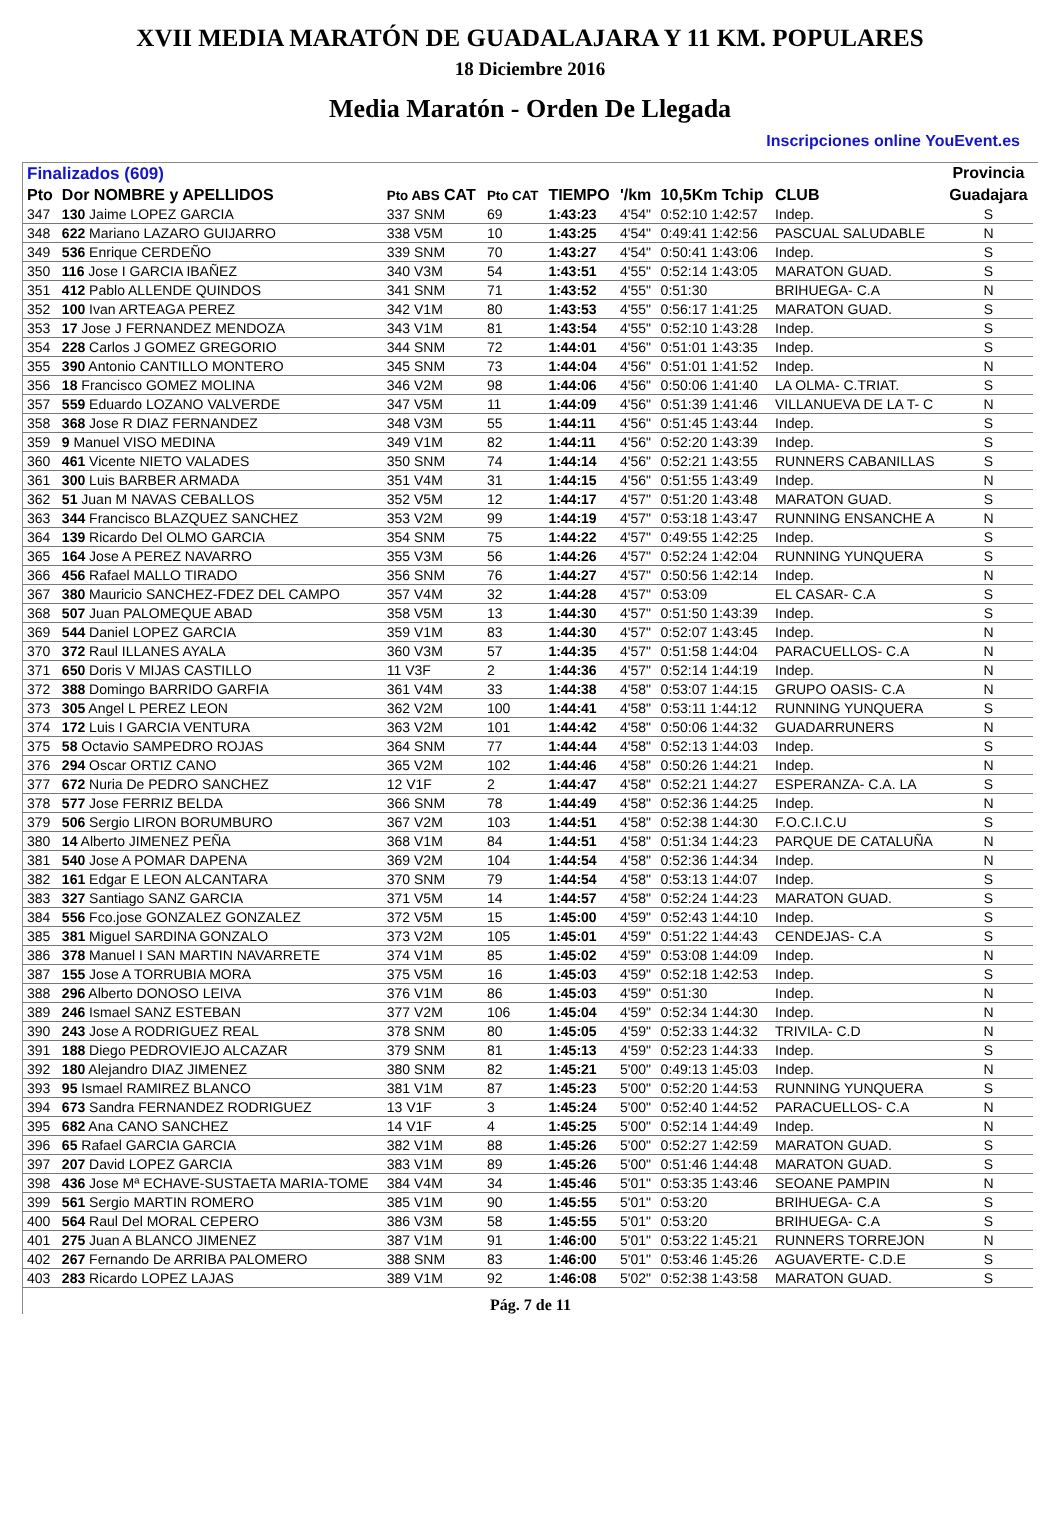XVII MEDIA MARATÓN DE GUADALAJARA Y 11 KM. POPULARES
18 Diciembre 2016
Media Maratón - Orden De Llegada
Inscripciones online YouEvent.es
| Finalizados (609) | | | | | | | | Provincia |
| --- | --- | --- | --- | --- | --- | --- | --- | --- |
| Pto | Dor NOMBRE y APELLIDOS | Pto ABS CAT | Pto CAT | TIEMPO | '/km | 10,5Km Tchip | CLUB | Guadajara |
| 347 | 130 Jaime LOPEZ GARCIA | 337 SNM | 69 | 1:43:23 | 4'54" | 0:52:10 1:42:57 | Indep. | S |
| 348 | 622 Mariano LAZARO GUIJARRO | 338 V5M | 10 | 1:43:25 | 4'54" | 0:49:41 1:42:56 | PASCUAL SALUDABLE | N |
| 349 | 536 Enrique CERDEÑO | 339 SNM | 70 | 1:43:27 | 4'54" | 0:50:41 1:43:06 | Indep. | S |
| 350 | 116 Jose I GARCIA IBAÑEZ | 340 V3M | 54 | 1:43:51 | 4'55" | 0:52:14 1:43:05 | MARATON GUAD. | S |
| 351 | 412 Pablo ALLENDE QUINDOS | 341 SNM | 71 | 1:43:52 | 4'55" | 0:51:30 | BRIHUEGA- C.A | N |
| 352 | 100 Ivan ARTEAGA PEREZ | 342 V1M | 80 | 1:43:53 | 4'55" | 0:56:17 1:41:25 | MARATON GUAD. | S |
| 353 | 17 Jose J FERNANDEZ MENDOZA | 343 V1M | 81 | 1:43:54 | 4'55" | 0:52:10 1:43:28 | Indep. | S |
| 354 | 228 Carlos J GOMEZ GREGORIO | 344 SNM | 72 | 1:44:01 | 4'56" | 0:51:01 1:43:35 | Indep. | S |
| 355 | 390 Antonio CANTILLO MONTERO | 345 SNM | 73 | 1:44:04 | 4'56" | 0:51:01 1:41:52 | Indep. | N |
| 356 | 18 Francisco GOMEZ MOLINA | 346 V2M | 98 | 1:44:06 | 4'56" | 0:50:06 1:41:40 | LA OLMA- C.TRIAT. | S |
| 357 | 559 Eduardo LOZANO VALVERDE | 347 V5M | 11 | 1:44:09 | 4'56" | 0:51:39 1:41:46 | VILLANUEVA DE LA T- C | N |
| 358 | 368 Jose R DIAZ FERNANDEZ | 348 V3M | 55 | 1:44:11 | 4'56" | 0:51:45 1:43:44 | Indep. | S |
| 359 | 9 Manuel VISO MEDINA | 349 V1M | 82 | 1:44:11 | 4'56" | 0:52:20 1:43:39 | Indep. | S |
| 360 | 461 Vicente NIETO VALADES | 350 SNM | 74 | 1:44:14 | 4'56" | 0:52:21 1:43:55 | RUNNERS CABANILLAS | S |
| 361 | 300 Luis BARBER ARMADA | 351 V4M | 31 | 1:44:15 | 4'56" | 0:51:55 1:43:49 | Indep. | N |
| 362 | 51 Juan M NAVAS CEBALLOS | 352 V5M | 12 | 1:44:17 | 4'57" | 0:51:20 1:43:48 | MARATON GUAD. | S |
| 363 | 344 Francisco BLAZQUEZ SANCHEZ | 353 V2M | 99 | 1:44:19 | 4'57" | 0:53:18 1:43:47 | RUNNING ENSANCHE A | N |
| 364 | 139 Ricardo Del OLMO GARCIA | 354 SNM | 75 | 1:44:22 | 4'57" | 0:49:55 1:42:25 | Indep. | S |
| 365 | 164 Jose A PEREZ NAVARRO | 355 V3M | 56 | 1:44:26 | 4'57" | 0:52:24 1:42:04 | RUNNING YUNQUERA | S |
| 366 | 456 Rafael MALLO TIRADO | 356 SNM | 76 | 1:44:27 | 4'57" | 0:50:56 1:42:14 | Indep. | N |
| 367 | 380 Mauricio SANCHEZ-FDEZ DEL CAMPO | 357 V4M | 32 | 1:44:28 | 4'57" | 0:53:09 | EL CASAR- C.A | S |
| 368 | 507 Juan PALOMEQUE ABAD | 358 V5M | 13 | 1:44:30 | 4'57" | 0:51:50 1:43:39 | Indep. | S |
| 369 | 544 Daniel LOPEZ GARCIA | 359 V1M | 83 | 1:44:30 | 4'57" | 0:52:07 1:43:45 | Indep. | N |
| 370 | 372 Raul ILLANES AYALA | 360 V3M | 57 | 1:44:35 | 4'57" | 0:51:58 1:44:04 | PARACUELLOS- C.A | N |
| 371 | 650 Doris V MIJAS CASTILLO | 11 V3F | 2 | 1:44:36 | 4'57" | 0:52:14 1:44:19 | Indep. | N |
| 372 | 388 Domingo BARRIDO GARFIA | 361 V4M | 33 | 1:44:38 | 4'58" | 0:53:07 1:44:15 | GRUPO OASIS- C.A | N |
| 373 | 305 Angel L PEREZ LEON | 362 V2M | 100 | 1:44:41 | 4'58" | 0:53:11 1:44:12 | RUNNING YUNQUERA | S |
| 374 | 172 Luis I GARCIA VENTURA | 363 V2M | 101 | 1:44:42 | 4'58" | 0:50:06 1:44:32 | GUADARRUNERS | N |
| 375 | 58 Octavio SAMPEDRO ROJAS | 364 SNM | 77 | 1:44:44 | 4'58" | 0:52:13 1:44:03 | Indep. | S |
| 376 | 294 Oscar ORTIZ CANO | 365 V2M | 102 | 1:44:46 | 4'58" | 0:50:26 1:44:21 | Indep. | N |
| 377 | 672 Nuria De PEDRO SANCHEZ | 12 V1F | 2 | 1:44:47 | 4'58" | 0:52:21 1:44:27 | ESPERANZA- C.A. LA | S |
| 378 | 577 Jose FERRIZ BELDA | 366 SNM | 78 | 1:44:49 | 4'58" | 0:52:36 1:44:25 | Indep. | N |
| 379 | 506 Sergio LIRON BORUMBURO | 367 V2M | 103 | 1:44:51 | 4'58" | 0:52:38 1:44:30 | F.O.C.I.C.U | S |
| 380 | 14 Alberto JIMENEZ PEÑA | 368 V1M | 84 | 1:44:51 | 4'58" | 0:51:34 1:44:23 | PARQUE DE CATALUÑA | N |
| 381 | 540 Jose A POMAR DAPENA | 369 V2M | 104 | 1:44:54 | 4'58" | 0:52:36 1:44:34 | Indep. | N |
| 382 | 161 Edgar E LEON ALCANTARA | 370 SNM | 79 | 1:44:54 | 4'58" | 0:53:13 1:44:07 | Indep. | S |
| 383 | 327 Santiago SANZ GARCIA | 371 V5M | 14 | 1:44:57 | 4'58" | 0:52:24 1:44:23 | MARATON GUAD. | S |
| 384 | 556 Fco.jose GONZALEZ GONZALEZ | 372 V5M | 15 | 1:45:00 | 4'59" | 0:52:43 1:44:10 | Indep. | S |
| 385 | 381 Miguel SARDINA GONZALO | 373 V2M | 105 | 1:45:01 | 4'59" | 0:51:22 1:44:43 | CENDEJAS- C.A | S |
| 386 | 378 Manuel I SAN MARTIN NAVARRETE | 374 V1M | 85 | 1:45:02 | 4'59" | 0:53:08 1:44:09 | Indep. | N |
| 387 | 155 Jose A TORRUBIA MORA | 375 V5M | 16 | 1:45:03 | 4'59" | 0:52:18 1:42:53 | Indep. | S |
| 388 | 296 Alberto DONOSO LEIVA | 376 V1M | 86 | 1:45:03 | 4'59" | 0:51:30 | Indep. | N |
| 389 | 246 Ismael SANZ ESTEBAN | 377 V2M | 106 | 1:45:04 | 4'59" | 0:52:34 1:44:30 | Indep. | N |
| 390 | 243 Jose A RODRIGUEZ REAL | 378 SNM | 80 | 1:45:05 | 4'59" | 0:52:33 1:44:32 | TRIVILA- C.D | N |
| 391 | 188 Diego PEDROVIEJO ALCAZAR | 379 SNM | 81 | 1:45:13 | 4'59" | 0:52:23 1:44:33 | Indep. | S |
| 392 | 180 Alejandro DIAZ JIMENEZ | 380 SNM | 82 | 1:45:21 | 5'00" | 0:49:13 1:45:03 | Indep. | N |
| 393 | 95 Ismael RAMIREZ BLANCO | 381 V1M | 87 | 1:45:23 | 5'00" | 0:52:20 1:44:53 | RUNNING YUNQUERA | S |
| 394 | 673 Sandra FERNANDEZ RODRIGUEZ | 13 V1F | 3 | 1:45:24 | 5'00" | 0:52:40 1:44:52 | PARACUELLOS- C.A | N |
| 395 | 682 Ana CANO SANCHEZ | 14 V1F | 4 | 1:45:25 | 5'00" | 0:52:14 1:44:49 | Indep. | N |
| 396 | 65 Rafael GARCIA GARCIA | 382 V1M | 88 | 1:45:26 | 5'00" | 0:52:27 1:42:59 | MARATON GUAD. | S |
| 397 | 207 David LOPEZ GARCIA | 383 V1M | 89 | 1:45:26 | 5'00" | 0:51:46 1:44:48 | MARATON GUAD. | S |
| 398 | 436 Jose Mª ECHAVE-SUSTAETA MARIA-TOME | 384 V4M | 34 | 1:45:46 | 5'01" | 0:53:35 1:43:46 | SEOANE PAMPIN | N |
| 399 | 561 Sergio MARTIN ROMERO | 385 V1M | 90 | 1:45:55 | 5'01" | 0:53:20 | BRIHUEGA- C.A | S |
| 400 | 564 Raul Del MORAL CEPERO | 386 V3M | 58 | 1:45:55 | 5'01" | 0:53:20 | BRIHUEGA- C.A | S |
| 401 | 275 Juan A BLANCO JIMENEZ | 387 V1M | 91 | 1:46:00 | 5'01" | 0:53:22 1:45:21 | RUNNERS TORREJON | N |
| 402 | 267 Fernando De ARRIBA PALOMERO | 388 SNM | 83 | 1:46:00 | 5'01" | 0:53:46 1:45:26 | AGUAVERTE- C.D.E | S |
| 403 | 283 Ricardo LOPEZ LAJAS | 389 V1M | 92 | 1:46:08 | 5'02" | 0:52:38 1:43:58 | MARATON GUAD. | S |
Pág. 7 de 11